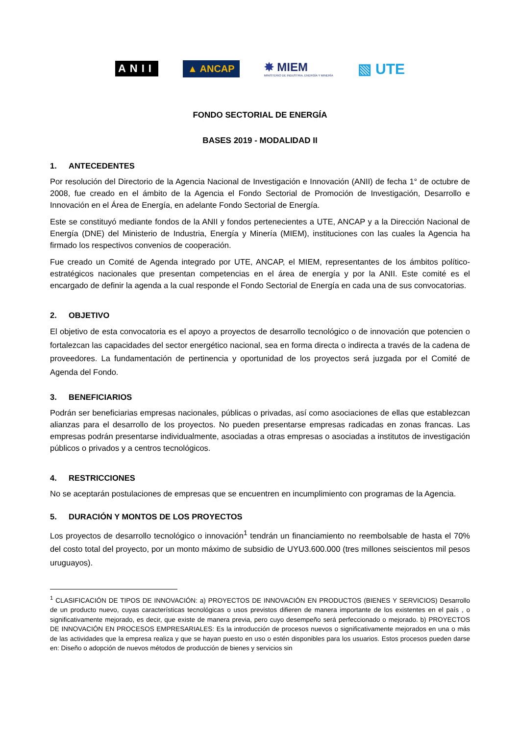ANII
▲ ANCAP
✸ MIEM
MINISTERIO DE INDUSTRIA, ENERGÍA Y MINERÍA
▧ UTE
FONDO SECTORIAL DE ENERGÍA
BASES 2019 - MODALIDAD II
1. ANTECEDENTES
Por resolución del Directorio de la Agencia Nacional de Investigación e Innovación (ANII) de fecha 1° de octubre de 2008, fue creado en el ámbito de la Agencia el Fondo Sectorial de Promoción de Investigación, Desarrollo e Innovación en el Área de Energía, en adelante Fondo Sectorial de Energía.
Este se constituyó mediante fondos de la ANII y fondos pertenecientes a UTE, ANCAP y a la Dirección Nacional de Energía (DNE) del Ministerio de Industria, Energía y Minería (MIEM), instituciones con las cuales la Agencia ha firmado los respectivos convenios de cooperación.
Fue creado un Comité de Agenda integrado por UTE, ANCAP, el MIEM, representantes de los ámbitos político-estratégicos nacionales que presentan competencias en el área de energía y por la ANII. Este comité es el encargado de definir la agenda a la cual responde el Fondo Sectorial de Energía en cada una de sus convocatorias.
2. OBJETIVO
El objetivo de esta convocatoria es el apoyo a proyectos de desarrollo tecnológico o de innovación que potencien o fortalezcan las capacidades del sector energético nacional, sea en forma directa o indirecta a través de la cadena de proveedores. La fundamentación de pertinencia y oportunidad de los proyectos será juzgada por el Comité de Agenda del Fondo.
3. BENEFICIARIOS
Podrán ser beneficiarias empresas nacionales, públicas o privadas, así como asociaciones de ellas que establezcan alianzas para el desarrollo de los proyectos. No pueden presentarse empresas radicadas en zonas francas. Las empresas podrán presentarse individualmente, asociadas a otras empresas o asociadas a institutos de investigación públicos o privados y a centros tecnológicos.
4. RESTRICCIONES
No se aceptarán postulaciones de empresas que se encuentren en incumplimiento con programas de la Agencia.
5. DURACIÓN Y MONTOS DE LOS PROYECTOS
Los proyectos de desarrollo tecnológico o innovación<sup>1</sup> tendrán un financiamiento no reembolsable de hasta el 70% del costo total del proyecto, por un monto máximo de subsidio de UYU3.600.000 (tres millones seiscientos mil pesos uruguayos).
<sup>1</sup> CLASIFICACIÓN DE TIPOS DE INNOVACIÓN: a) PROYECTOS DE INNOVACIÓN EN PRODUCTOS (BIENES Y SERVICIOS) Desarrollo de un producto nuevo, cuyas características tecnológicas o usos previstos difieren de manera importante de los existentes en el país , o significativamente mejorado, es decir, que existe de manera previa, pero cuyo desempeño será perfeccionado o mejorado. b) PROYECTOS DE INNOVACIÓN EN PROCESOS EMPRESARIALES: Es la introducción de procesos nuevos o significativamente mejorados en una o más de las actividades que la empresa realiza y que se hayan puesto en uso o estén disponibles para los usuarios. Estos procesos pueden darse en: Diseño o adopción de nuevos métodos de producción de bienes y servicios sin